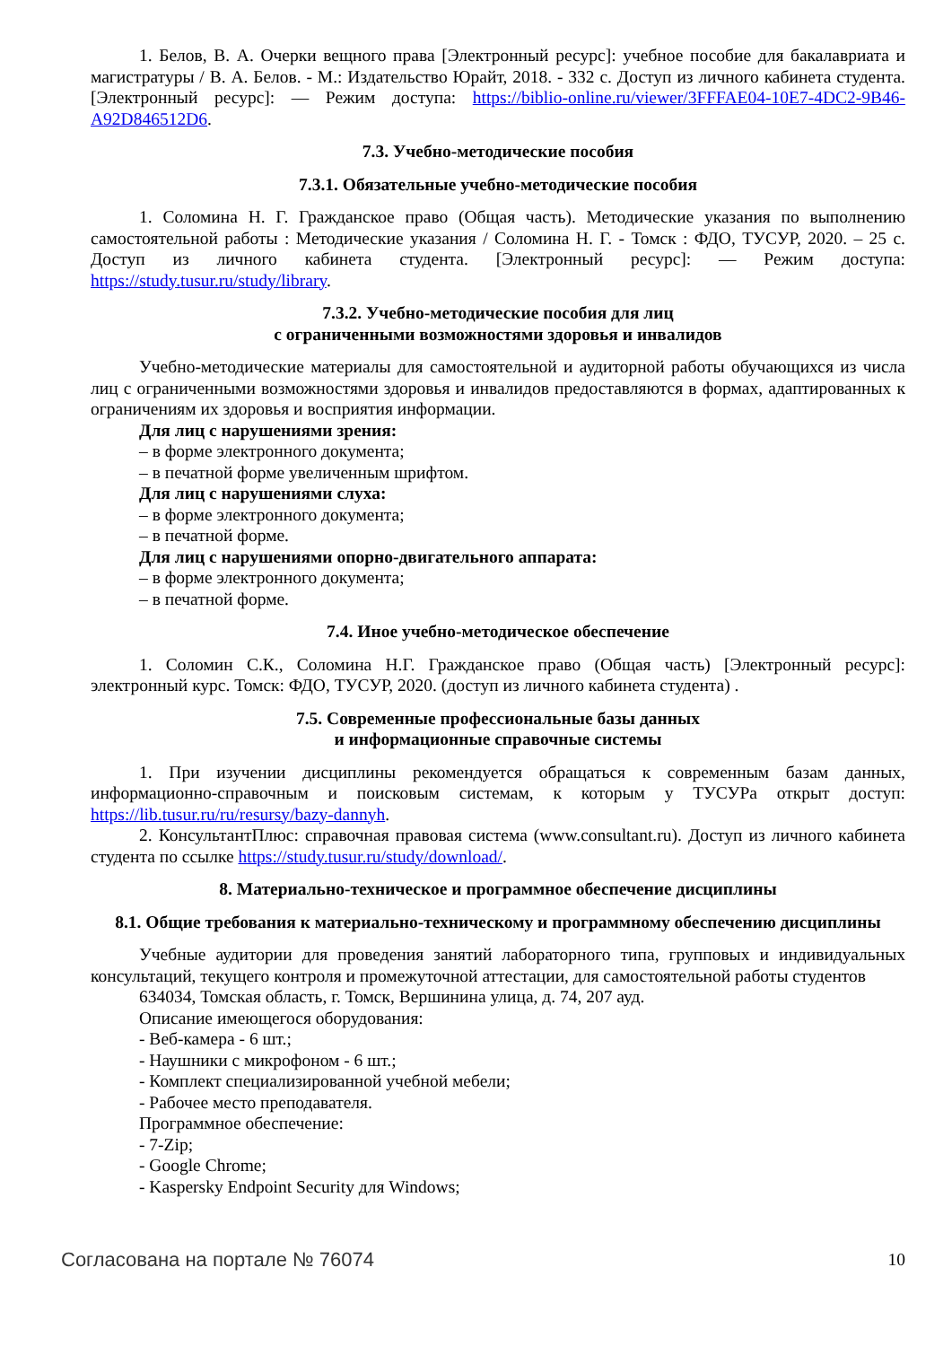1. Белов, В. А. Очерки вещного права [Электронный ресурс]: учебное пособие для бакалавриата и магистратуры / В. А. Белов. - М.: Издательство Юрайт, 2018. - 332 с. Доступ из личного кабинета студента. [Электронный ресурс]: — Режим доступа: https://biblio-online.ru/viewer/3FFFAE04-10E7-4DC2-9B46-A92D846512D6.
7.3. Учебно-методические пособия
7.3.1. Обязательные учебно-методические пособия
1. Соломина Н. Г. Гражданское право (Общая часть). Методические указания по выполнению самостоятельной работы : Методические указания / Соломина Н. Г. - Томск : ФДО, ТУСУР, 2020. – 25 с. Доступ из личного кабинета студента. [Электронный ресурс]: — Режим доступа: https://study.tusur.ru/study/library.
7.3.2. Учебно-методические пособия для лиц
с ограниченными возможностями здоровья и инвалидов
Учебно-методические материалы для самостоятельной и аудиторной работы обучающихся из числа лиц с ограниченными возможностями здоровья и инвалидов предоставляются в формах, адаптированных к ограничениям их здоровья и восприятия информации.
Для лиц с нарушениями зрения:
– в форме электронного документа;
– в печатной форме увеличенным шрифтом.
Для лиц с нарушениями слуха:
– в форме электронного документа;
– в печатной форме.
Для лиц с нарушениями опорно-двигательного аппарата:
– в форме электронного документа;
– в печатной форме.
7.4. Иное учебно-методическое обеспечение
1. Соломин С.К., Соломина Н.Г. Гражданское право (Общая часть) [Электронный ресурс]: электронный курс. Томск: ФДО, ТУСУР, 2020. (доступ из личного кабинета студента) .
7.5. Современные профессиональные базы данных
и информационные справочные системы
1. При изучении дисциплины рекомендуется обращаться к современным базам данных, информационно-справочным и поисковым системам, к которым у ТУСУРа открыт доступ: https://lib.tusur.ru/ru/resursy/bazy-dannyh.
2. КонсультантПлюс: справочная правовая система (www.consultant.ru). Доступ из личного кабинета студента по ссылке https://study.tusur.ru/study/download/.
8. Материально-техническое и программное обеспечение дисциплины
8.1. Общие требования к материально-техническому и программному обеспечению дисциплины
Учебные аудитории для проведения занятий лабораторного типа, групповых и индивидуальных консультаций, текущего контроля и промежуточной аттестации, для самостоятельной работы студентов
634034, Томская область, г. Томск, Вершинина улица, д. 74, 207 ауд.
Описание имеющегося оборудования:
- Веб-камера - 6 шт.;
- Наушники с микрофоном - 6 шт.;
- Комплект специализированной учебной мебели;
- Рабочее место преподавателя.
Программное обеспечение:
- 7-Zip;
- Google Chrome;
- Kaspersky Endpoint Security для Windows;
Согласована на портале № 76074 10